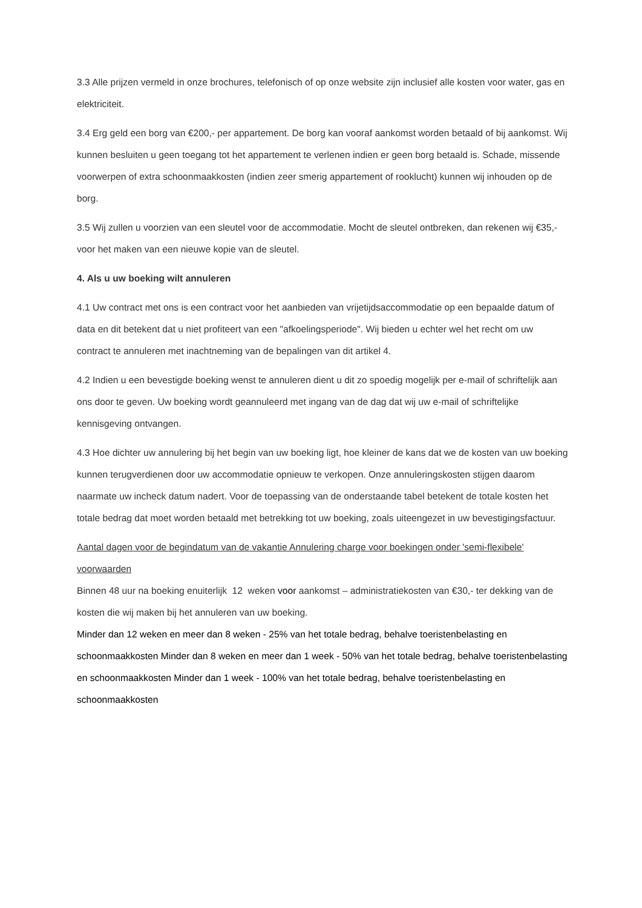3.3 Alle prijzen vermeld in onze brochures, telefonisch of op onze website zijn inclusief alle kosten voor water, gas en elektriciteit.
3.4 Erg geld een borg van €200,- per appartement. De borg kan vooraf aankomst worden betaald of bij aankomst. Wij kunnen besluiten u geen toegang tot het appartement te verlenen indien er geen borg betaald is. Schade, missende voorwerpen of extra schoonmaakkosten (indien zeer smerig appartement of rooklucht) kunnen wij inhouden op de borg.
3.5 Wij zullen u voorzien van een sleutel voor de accommodatie. Mocht de sleutel ontbreken, dan rekenen wij €35,- voor het maken van een nieuwe kopie van de sleutel.
4. Als u uw boeking wilt annuleren
4.1 Uw contract met ons is een contract voor het aanbieden van vrijetijdsaccommodatie op een bepaalde datum of data en dit betekent dat u niet profiteert van een "afkoelingsperiode". Wij bieden u echter wel het recht om uw contract te annuleren met inachtneming van de bepalingen van dit artikel 4.
4.2 Indien u een bevestigde boeking wenst te annuleren dient u dit zo spoedig mogelijk per e-mail of schriftelijk aan ons door te geven. Uw boeking wordt geannuleerd met ingang van de dag dat wij uw e-mail of schriftelijke kennisgeving ontvangen.
4.3 Hoe dichter uw annulering bij het begin van uw boeking ligt, hoe kleiner de kans dat we de kosten van uw boeking kunnen terugverdienen door uw accommodatie opnieuw te verkopen. Onze annuleringskosten stijgen daarom naarmate uw incheck datum nadert. Voor de toepassing van de onderstaande tabel betekent de totale kosten het totale bedrag dat moet worden betaald met betrekking tot uw boeking, zoals uiteengezet in uw bevestigingsfactuur.
Aantal dagen voor de begindatum van de vakantie Annulering charge voor boekingen onder 'semi-flexibele' voorwaarden
Binnen 48 uur na boeking enuiterlijk 12 weken voor aankomst – administratiekosten van €30,- ter dekking van de kosten die wij maken bij het annuleren van uw boeking.
Minder dan 12 weken en meer dan 8 weken - 25% van het totale bedrag, behalve toeristenbelasting en schoonmaakkosten Minder dan 8 weken en meer dan 1 week - 50% van het totale bedrag, behalve toeristenbelasting en schoonmaakkosten Minder dan 1 week - 100% van het totale bedrag, behalve toeristenbelasting en schoonmaakkosten